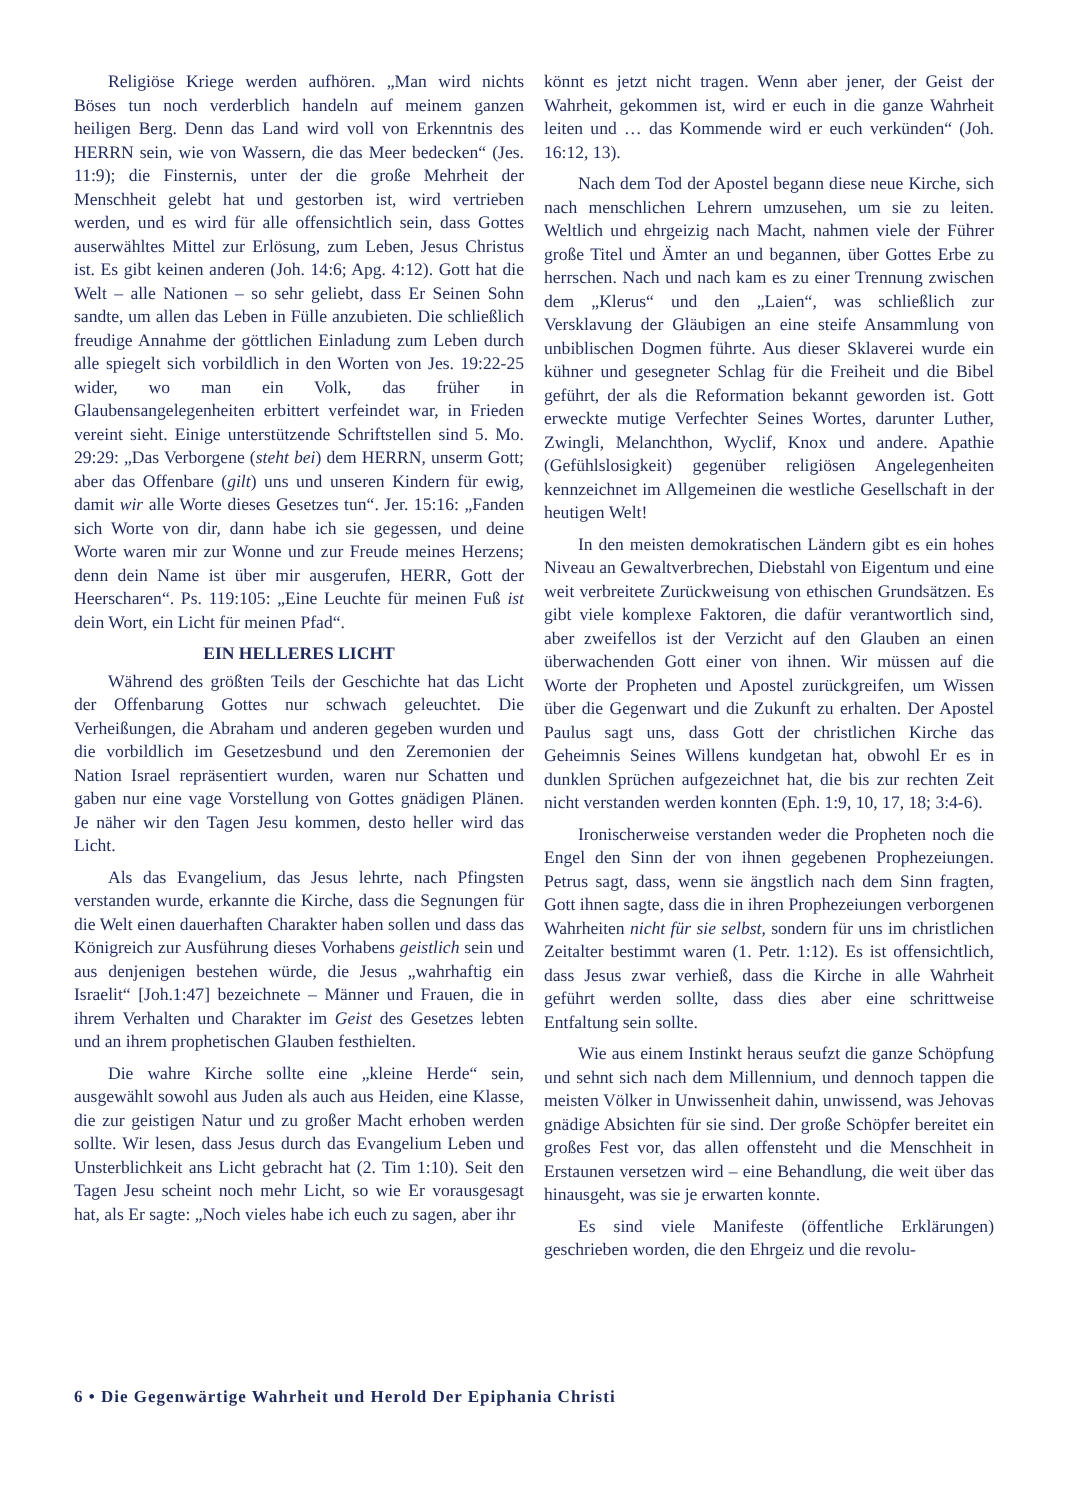Religiöse Kriege werden aufhören. „Man wird nichts Böses tun noch verderblich handeln auf meinem ganzen heiligen Berg. Denn das Land wird voll von Erkenntnis des HERRN sein, wie von Wassern, die das Meer bedecken“ (Jes. 11:9); die Finsternis, unter der die große Mehrheit der Menschheit gelebt hat und gestorben ist, wird vertrieben werden, und es wird für alle offensichtlich sein, dass Gottes auserwähltes Mittel zur Erlösung, zum Leben, Jesus Christus ist. Es gibt keinen anderen (Joh. 14:6; Apg. 4:12). Gott hat die Welt – alle Nationen – so sehr geliebt, dass Er Seinen Sohn sandte, um allen das Leben in Fülle anzubieten. Die schließlich freudige Annahme der göttlichen Einladung zum Leben durch alle spiegelt sich vorbildlich in den Worten von Jes. 19:22-25 wider, wo man ein Volk, das früher in Glaubensangelegenheiten erbittert verfeindet war, in Frieden vereint sieht. Einige unterstützende Schriftstellen sind 5. Mo. 29:29: „Das Verborgene (steht bei) dem HERRN, unserm Gott; aber das Offenbare (gilt) uns und unseren Kindern für ewig, damit wir alle Worte dieses Gesetzes tun“. Jer. 15:16: „Fanden sich Worte von dir, dann habe ich sie gegessen, und deine Worte waren mir zur Wonne und zur Freude meines Herzens; denn dein Name ist über mir ausgerufen, HERR, Gott der Heerscharen“. Ps. 119:105: „Eine Leuchte für meinen Fuß ist dein Wort, ein Licht für meinen Pfad“.
EIN HELLERES LICHT
Während des größten Teils der Geschichte hat das Licht der Offenbarung Gottes nur schwach geleuchtet. Die Verheißungen, die Abraham und anderen gegeben wurden und die vorbildlich im Gesetzesbund und den Zeremonien der Nation Israel repräsentiert wurden, waren nur Schatten und gaben nur eine vage Vorstellung von Gottes gnädigen Plänen. Je näher wir den Tagen Jesu kommen, desto heller wird das Licht.
Als das Evangelium, das Jesus lehrte, nach Pfingsten verstanden wurde, erkannte die Kirche, dass die Segnungen für die Welt einen dauerhaften Charakter haben sollen und dass das Königreich zur Ausführung dieses Vorhabens geistlich sein und aus denjenigen bestehen würde, die Jesus „wahrhaftig ein Israelit“ [Joh.1:47] bezeichnete – Männer und Frauen, die in ihrem Verhalten und Charakter im Geist des Gesetzes lebten und an ihrem prophetischen Glauben festhielten.
Die wahre Kirche sollte eine „kleine Herde“ sein, ausgewählt sowohl aus Juden als auch aus Heiden, eine Klasse, die zur geistigen Natur und zu großer Macht erhoben werden sollte. Wir lesen, dass Jesus durch das Evangelium Leben und Unsterblichkeit ans Licht gebracht hat (2. Tim 1:10). Seit den Tagen Jesu scheint noch mehr Licht, so wie Er vorausgesagt hat, als Er sagte: „Noch vieles habe ich euch zu sagen, aber ihr
könnt es jetzt nicht tragen. Wenn aber jener, der Geist der Wahrheit, gekommen ist, wird er euch in die ganze Wahrheit leiten und … das Kommende wird er euch verkünden“ (Joh. 16:12, 13).
Nach dem Tod der Apostel begann diese neue Kirche, sich nach menschlichen Lehrern umzusehen, um sie zu leiten. Weltlich und ehrgeizig nach Macht, nahmen viele der Führer große Titel und Ämter an und begannen, über Gottes Erbe zu herrschen. Nach und nach kam es zu einer Trennung zwischen dem „Klerus“ und den „Laien“, was schließlich zur Versklavung der Gläubigen an eine steife Ansammlung von unbiblischen Dogmen führte. Aus dieser Sklaverei wurde ein kühner und gesegneter Schlag für die Freiheit und die Bibel geführt, der als die Reformation bekannt geworden ist. Gott erweckte mutige Verfechter Seines Wortes, darunter Luther, Zwingli, Melanchthon, Wyclif, Knox und andere. Apathie (Gefühlslosigkeit) gegenüber religiösen Angelegenheiten kennzeichnet im Allgemeinen die westliche Gesellschaft in der heutigen Welt!
In den meisten demokratischen Ländern gibt es ein hohes Niveau an Gewaltverbrechen, Diebstahl von Eigentum und eine weit verbreitete Zurückweisung von ethischen Grundsätzen. Es gibt viele komplexe Faktoren, die dafür verantwortlich sind, aber zweifellos ist der Verzicht auf den Glauben an einen überwachenden Gott einer von ihnen. Wir müssen auf die Worte der Propheten und Apostel zurückgreifen, um Wissen über die Gegenwart und die Zukunft zu erhalten. Der Apostel Paulus sagt uns, dass Gott der christlichen Kirche das Geheimnis Seines Willens kundgetan hat, obwohl Er es in dunklen Sprüchen aufgezeichnet hat, die bis zur rechten Zeit nicht verstanden werden konnten (Eph. 1:9, 10, 17, 18; 3:4-6).
Ironischerweise verstanden weder die Propheten noch die Engel den Sinn der von ihnen gegebenen Prophezeiungen. Petrus sagt, dass, wenn sie ängstlich nach dem Sinn fragten, Gott ihnen sagte, dass die in ihren Prophezeiungen verborgenen Wahrheiten nicht für sie selbst, sondern für uns im christlichen Zeitalter bestimmt waren (1. Petr. 1:12). Es ist offensichtlich, dass Jesus zwar verhieß, dass die Kirche in alle Wahrheit geführt werden sollte, dass dies aber eine schrittweise Entfaltung sein sollte.
Wie aus einem Instinkt heraus seufzt die ganze Schöpfung und sehnt sich nach dem Millennium, und dennoch tappen die meisten Völker in Unwissenheit dahin, unwissend, was Jehovas gnädige Absichten für sie sind. Der große Schöpfer bereitet ein großes Fest vor, das allen offensteht und die Menschheit in Erstaunen versetzen wird – eine Behandlung, die weit über das hinausgeht, was sie je erwarten konnte.
Es sind viele Manifeste (öffentliche Erklärungen) geschrieben worden, die den Ehrgeiz und die revolu-
6 • Die Gegenwärtige Wahrheit und Herold Der Epiphania Christi